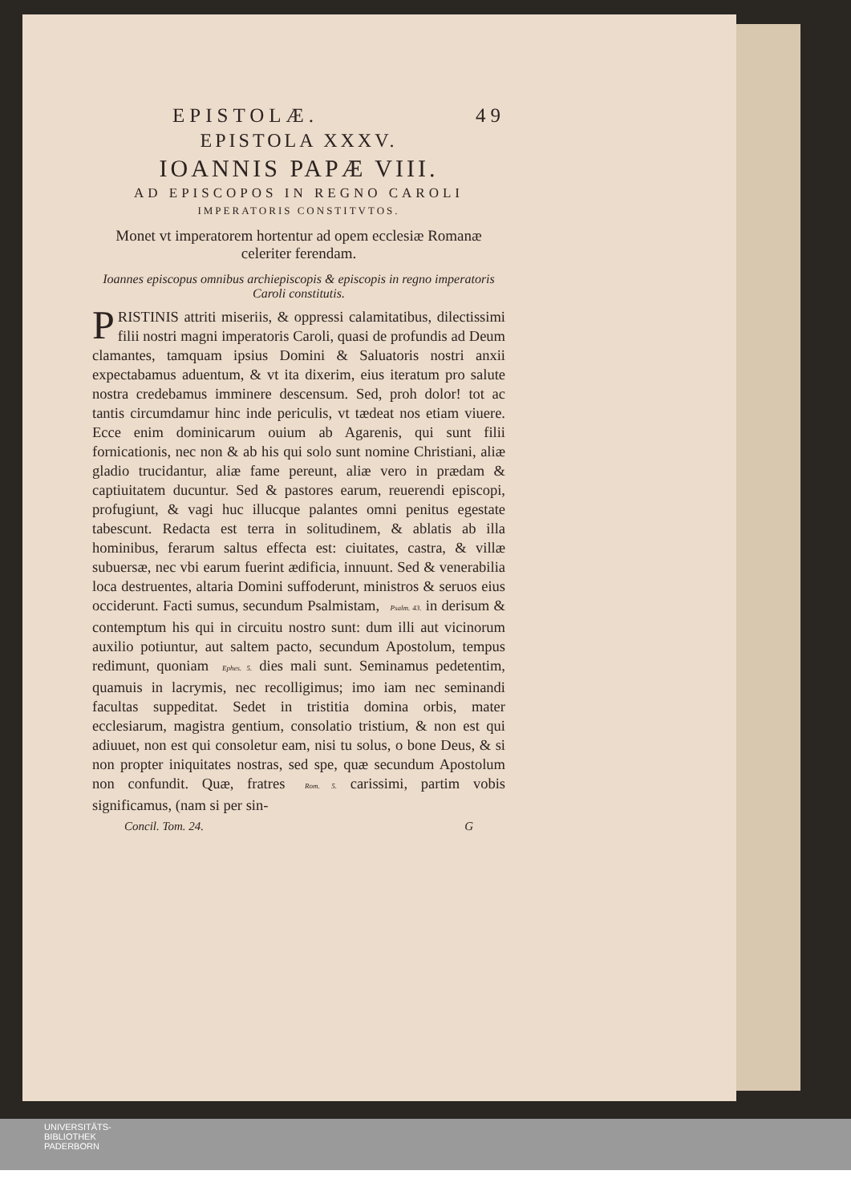EPISTOLÆ. 49
EPISTOLA XXXV.
IOANNIS PAPÆ VIII.
AD EPISCOPOS IN REGNO CAROLI
IMPERATORIS CONSTITVTOS.
Monet vt imperatorem hortentur ad opem ecclesiæ Romanæ celeriter ferendam.
Ioannes episcopus omnibus archiepiscopis & episcopis in regno imperatoris Caroli constitutis.
PRISTINIS attriti miseriis, & oppressi calamitatibus, dilectissimi filii nostri magni imperatoris Caroli, quasi de profundis ad Deum clamantes, tamquam ipsius Domini & Saluatoris nostri anxii expectabamus aduentum, & vt ita dixerim, eius iteratum pro salute nostra credebamus imminere descensum. Sed, proh dolor! tot ac tantis circumdamur hinc inde periculis, vt tædeat nos etiam viuere. Ecce enim dominicarum ouium ab Agarenis, qui sunt filii fornicationis, nec non & ab his qui solo sunt nomine Christiani, aliæ gladio trucidantur, aliæ fame pereunt, aliæ vero in prædam & captiuitatem ducuntur. Sed & pastores earum, reuerendi episcopi, profugiunt, & vagi huc illucque palantes omni penitus egestate tabescunt. Redacta est terra in solitudinem, & ablatis ab illa hominibus, ferarum saltus effecta est: ciuitates, castra, & villæ subuersæ, nec vbi earum fuerint ædificia, innuunt. Sed & venerabilia loca destruentes, altaria Domini suffoderunt, ministros & seruos eius occiderunt. Facti sumus, secundum Psalmistam, Psalm. 43. in derisum & contemptum his qui in circuitu nostro sunt: dum illi aut vicinorum auxilio potiuntur, aut saltem pacto, secundum Apostolum, tempus redimunt, quoniam Ephes. 5. dies mali sunt. Seminamus pedetentim, quamuis in lacrymis, nec recolligimus; imo iam nec seminandi facultas suppeditat. Sedet in tristitia domina orbis, mater ecclesiarum, magistra gentium, consolatio tristium, & non est qui adiuuet, non est qui consoletur eam, nisi tu solus, o bone Deus, & si non propter iniquitates nostras, sed spe, quæ secundum Apostolum non confundit. Quæ, fratres Rom. 5. carissimi, partim vobis significamus, (nam si per sin-
Concil. Tom. 24. G
UNIVERSITÄTS-
BIBLIOTHEK
PADERBORN